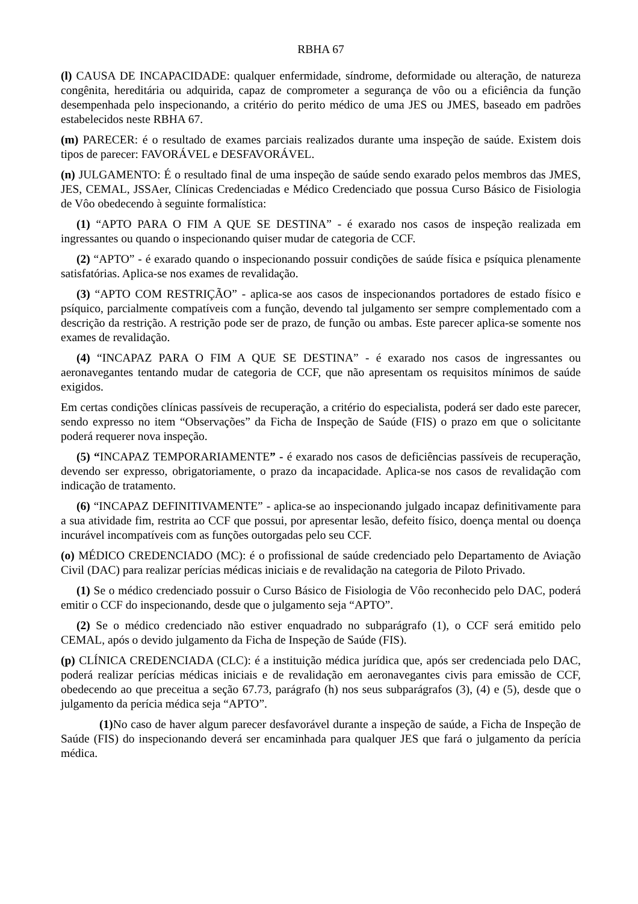RBHA 67
(l) CAUSA DE INCAPACIDADE: qualquer enfermidade, síndrome, deformidade ou alteração, de natureza congênita, hereditária ou adquirida, capaz de comprometer a segurança de vôo ou a eficiência da função desempenhada pelo inspecionando, a critério do perito médico de uma JES ou JMES, baseado em padrões estabelecidos neste RBHA 67.
(m) PARECER: é o resultado de exames parciais realizados durante uma inspeção de saúde. Existem dois tipos de parecer: FAVORÁVEL e DESFAVORÁVEL.
(n) JULGAMENTO: É o resultado final de uma inspeção de saúde sendo exarado pelos membros das JMES, JES, CEMAL, JSSAer, Clínicas Credenciadas e Médico Credenciado que possua Curso Básico de Fisiologia de Vôo obedecendo à seguinte formalística:
(1) “APTO PARA O FIM A QUE SE DESTINA” - é exarado nos casos de inspeção realizada em ingressantes ou quando o inspecionando quiser mudar de categoria de CCF.
(2) “APTO” - é exarado quando o inspecionando possuir condições de saúde física e psíquica plenamente satisfatórias. Aplica-se nos exames de revalidação.
(3) “APTO COM RESTRIÇÃO” - aplica-se aos casos de inspecionandos portadores de estado físico e psíquico, parcialmente compatíveis com a função, devendo tal julgamento ser sempre complementado com a descrição da restrição. A restrição pode ser de prazo, de função ou ambas. Este parecer aplica-se somente nos exames de revalidação.
(4) “INCAPAZ PARA O FIM A QUE SE DESTINA” - é exarado nos casos de ingressantes ou aeronavegantes tentando mudar de categoria de CCF, que não apresentam os requisitos mínimos de saúde exigidos.
Em certas condições clínicas passíveis de recuperação, a critério do especialista, poderá ser dado este parecer, sendo expresso no item “Observações” da Ficha de Inspeção de Saúde (FIS) o prazo em que o solicitante poderá requerer nova inspeção.
(5) “INCAPAZ TEMPORARIAMENTE” - é exarado nos casos de deficiências passíveis de recuperação, devendo ser expresso, obrigatoriamente, o prazo da incapacidade. Aplica-se nos casos de revalidação com indicação de tratamento.
(6) “INCAPAZ DEFINITIVAMENTE” - aplica-se ao inspecionando julgado incapaz definitivamente para a sua atividade fim, restrita ao CCF que possui, por apresentar lesão, defeito físico, doença mental ou doença incurável incompatíveis com as funções outorgadas pelo seu CCF.
(o) MÉDICO CREDENCIADO (MC): é o profissional de saúde credenciado pelo Departamento de Aviação Civil (DAC) para realizar perícias médicas iniciais e de revalidação na categoria de Piloto Privado.
(1) Se o médico credenciado possuir o Curso Básico de Fisiologia de Vôo reconhecido pelo DAC, poderá emitir o CCF do inspecionando, desde que o julgamento seja “APTO”.
(2) Se o médico credenciado não estiver enquadrado no subparágrafo (1), o CCF será emitido pelo CEMAL, após o devido julgamento da Ficha de Inspeção de Saúde (FIS).
(p) CLÍNICA CREDENCIADA (CLC): é a instituição médica jurídica que, após ser credenciada pelo DAC, poderá realizar perícias médicas iniciais e de revalidação em aeronavegantes civis para emissão de CCF, obedecendo ao que preceitua a seção 67.73, parágrafo (h) nos seus subparágrafos (3), (4) e (5), desde que o julgamento da perícia médica seja “APTO”.
(1) No caso de haver algum parecer desfavorável durante a inspeção de saúde, a Ficha de Inspeção de Saúde (FIS) do inspecionando deverá ser encaminhada para qualquer JES que fará o julgamento da perícia médica.